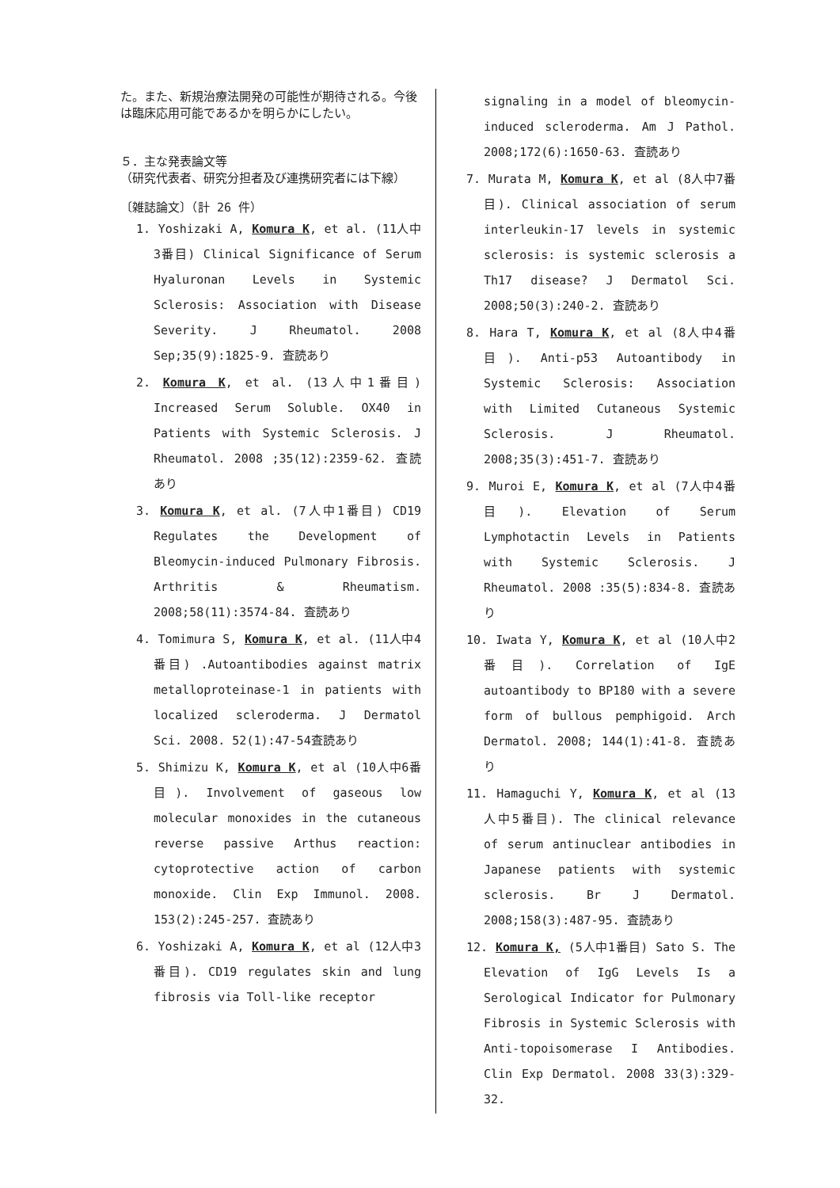た。また、新規治療法開発の可能性が期待される。今後は臨床応用可能であるかを明らかにしたい。
５．主な発表論文等
（研究代表者、研究分担者及び連携研究者には下線）
〔雑誌論文〕（計 26 件）
1. Yoshizaki A, Komura K, et al. (11人中3番目) Clinical Significance of Serum Hyaluronan Levels in Systemic Sclerosis: Association with Disease Severity. J Rheumatol. 2008 Sep;35(9):1825-9. 査読あり
2. Komura K, et al. (13人中1番目) Increased Serum Soluble. OX40 in Patients with Systemic Sclerosis. J Rheumatol. 2008 ;35(12):2359-62. 査読あり
3. Komura K, et al. (7人中1番目) CD19 Regulates the Development of Bleomycin-induced Pulmonary Fibrosis. Arthritis & Rheumatism. 2008;58(11):3574-84. 査読あり
4. Tomimura S, Komura K, et al. (11人中4番目) .Autoantibodies against matrix metalloproteinase-1 in patients with localized scleroderma. J Dermatol Sci. 2008. 52(1):47-54査読あり
5. Shimizu K, Komura K, et al (10人中6番目). Involvement of gaseous low molecular monoxides in the cutaneous reverse passive Arthus reaction: cytoprotective action of carbon monoxide. Clin Exp Immunol. 2008. 153(2):245-257. 査読あり
6. Yoshizaki A, Komura K, et al (12人中3番目). CD19 regulates skin and lung fibrosis via Toll-like receptor
signaling in a model of bleomycin-induced scleroderma. Am J Pathol. 2008;172(6):1650-63. 査読あり
7. Murata M, Komura K, et al (8人中7番目). Clinical association of serum interleukin-17 levels in systemic sclerosis: is systemic sclerosis a Th17 disease? J Dermatol Sci. 2008;50(3):240-2. 査読あり
8. Hara T, Komura K, et al (8人中4番目). Anti-p53 Autoantibody in Systemic Sclerosis: Association with Limited Cutaneous Systemic Sclerosis. J Rheumatol. 2008;35(3):451-7. 査読あり
9. Muroi E, Komura K, et al (7人中4番目). Elevation of Serum Lymphotactin Levels in Patients with Systemic Sclerosis. J Rheumatol. 2008 :35(5):834-8. 査読あり
10. Iwata Y, Komura K, et al (10人中2番目). Correlation of IgE autoantibody to BP180 with a severe form of bullous pemphigoid. Arch Dermatol. 2008; 144(1):41-8. 査読あり
11. Hamaguchi Y, Komura K, et al (13人中5番目). The clinical relevance of serum antinuclear antibodies in Japanese patients with systemic sclerosis. Br J Dermatol. 2008;158(3):487-95. 査読あり
12. Komura K, (5人中1番目) Sato S. The Elevation of IgG Levels Is a Serological Indicator for Pulmonary Fibrosis in Systemic Sclerosis with Anti-topoisomerase I Antibodies. Clin Exp Dermatol. 2008 33(3):329-32.